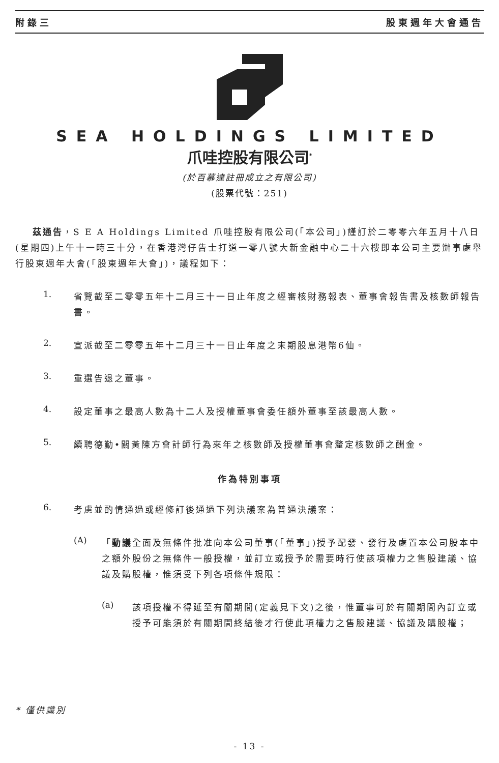附錄三 股東週年大會通告
SEA HOLDINGS LIMITED
爪哇控股有限公司<sup>*</sup>
(於百慕達註冊成立之有限公司)
(股票代號：251)
茲通告，S E A Holdings Limited 爪哇控股有限公司(「本公司」)謹訂於二零零六年五月十八日(星期四)上午十一時三十分，在香港灣仔告士打道一零八號大新金融中心二十六樓即本公司主要辦事處舉行股東週年大會(「股東週年大會」)，議程如下：
1.
省覽截至二零零五年十二月三十一日止年度之經審核財務報表、董事會報告書及核數師報告書。
2.
宣派截至二零零五年十二月三十一日止年度之末期股息港幣6仙。
3.
重選告退之董事。
4.
設定董事之最高人數為十二人及授權董事會委任額外董事至該最高人數。
5.
續聘德勤•關黃陳方會計師行為來年之核數師及授權董事會釐定核數師之酬金。
作為特別事項
6.
考慮並酌情通過或經修訂後通過下列決議案為普通決議案：
(A)
「動議全面及無條件批准向本公司董事(「董事」)授予配發、發行及處置本公司股本中之額外股份之無條件一般授權，並訂立或授予於需要時行使該項權力之售股建議、協議及購股權，惟須受下列各項條件規限：
(a)
該項授權不得延至有關期間(定義見下文)之後，惟董事可於有關期間內訂立或授予可能須於有關期間終結後才行使此項權力之售股建議、協議及購股權；
* 僅供識別
- 13 -